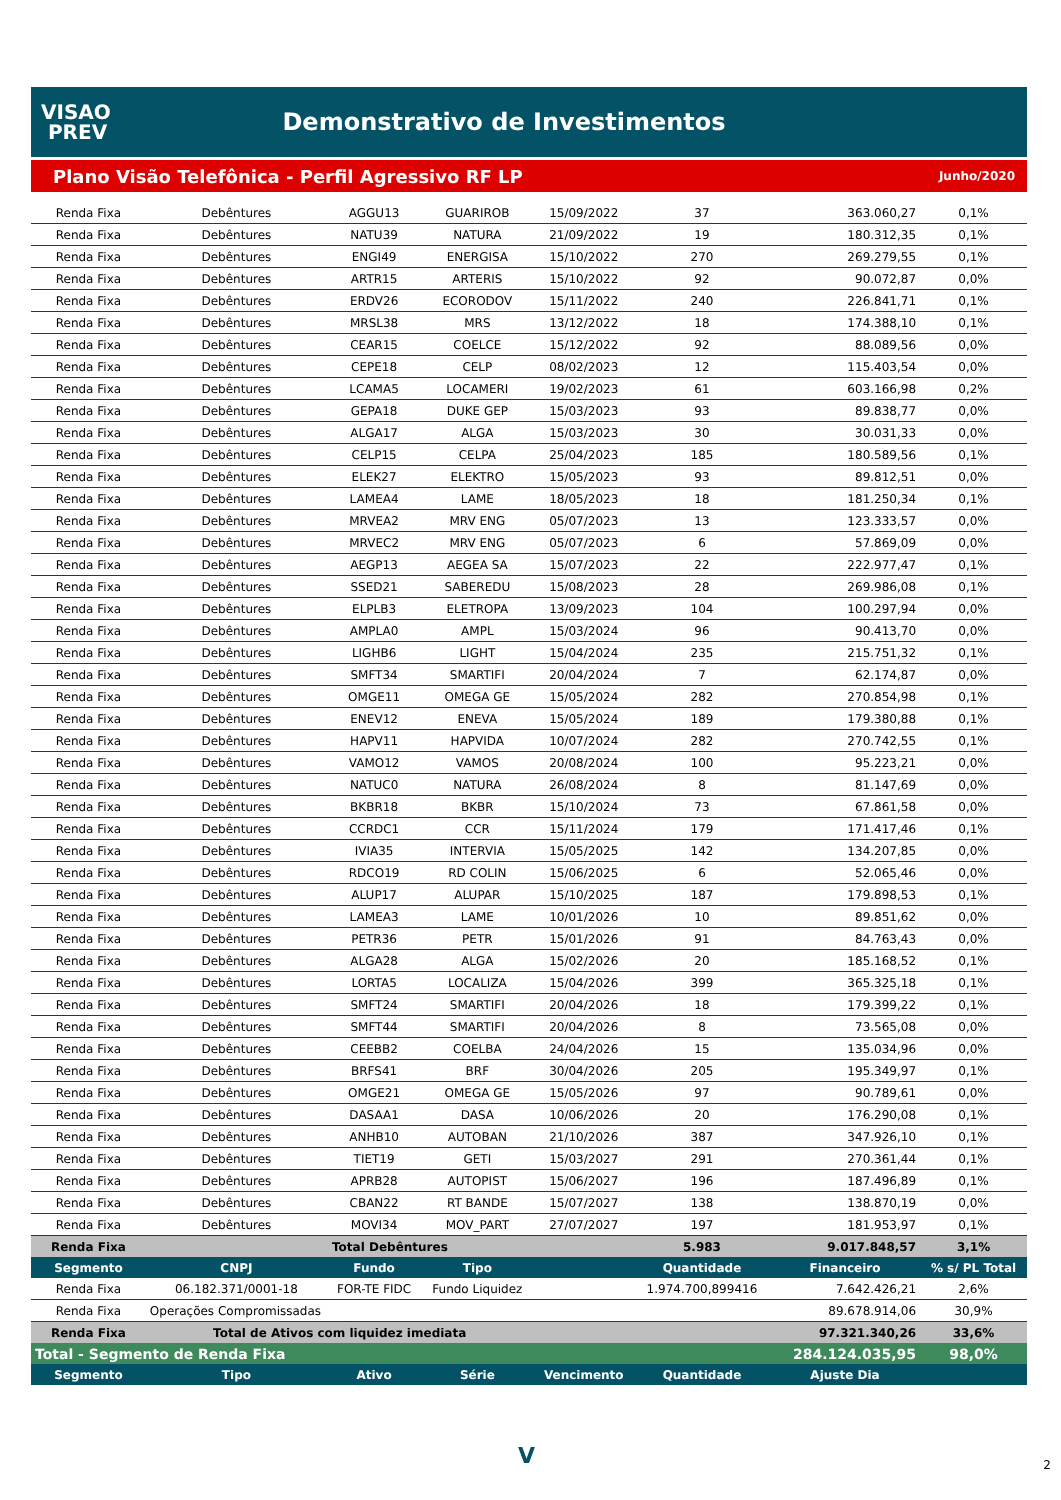VISAO
PREV
Demonstrativo de Investimentos
Plano Visão Telefônica - Perfil Agressivo RF LP Junho/2020
| Renda Fixa | Debêntures | AGGU13 | GUARIROB | 15/09/2022 | 37 | 363.060,27 | 0,1% |
| Renda Fixa | Debêntures | NATU39 | NATURA | 21/09/2022 | 19 | 180.312,35 | 0,1% |
| Renda Fixa | Debêntures | ENGI49 | ENERGISA | 15/10/2022 | 270 | 269.279,55 | 0,1% |
| Renda Fixa | Debêntures | ARTR15 | ARTERIS | 15/10/2022 | 92 | 90.072,87 | 0,0% |
| Renda Fixa | Debêntures | ERDV26 | ECORODOV | 15/11/2022 | 240 | 226.841,71 | 0,1% |
| Renda Fixa | Debêntures | MRSL38 | MRS | 13/12/2022 | 18 | 174.388,10 | 0,1% |
| Renda Fixa | Debêntures | CEAR15 | COELCE | 15/12/2022 | 92 | 88.089,56 | 0,0% |
| Renda Fixa | Debêntures | CEPE18 | CELP | 08/02/2023 | 12 | 115.403,54 | 0,0% |
| Renda Fixa | Debêntures | LCAMA5 | LOCAMERI | 19/02/2023 | 61 | 603.166,98 | 0,2% |
| Renda Fixa | Debêntures | GEPA18 | DUKE GEP | 15/03/2023 | 93 | 89.838,77 | 0,0% |
| Renda Fixa | Debêntures | ALGA17 | ALGA | 15/03/2023 | 30 | 30.031,33 | 0,0% |
| Renda Fixa | Debêntures | CELP15 | CELPA | 25/04/2023 | 185 | 180.589,56 | 0,1% |
| Renda Fixa | Debêntures | ELEK27 | ELEKTRO | 15/05/2023 | 93 | 89.812,51 | 0,0% |
| Renda Fixa | Debêntures | LAMEA4 | LAME | 18/05/2023 | 18 | 181.250,34 | 0,1% |
| Renda Fixa | Debêntures | MRVEA2 | MRV ENG | 05/07/2023 | 13 | 123.333,57 | 0,0% |
| Renda Fixa | Debêntures | MRVEC2 | MRV ENG | 05/07/2023 | 6 | 57.869,09 | 0,0% |
| Renda Fixa | Debêntures | AEGP13 | AEGEA SA | 15/07/2023 | 22 | 222.977,47 | 0,1% |
| Renda Fixa | Debêntures | SSED21 | SABEREDU | 15/08/2023 | 28 | 269.986,08 | 0,1% |
| Renda Fixa | Debêntures | ELPLB3 | ELETROPA | 13/09/2023 | 104 | 100.297,94 | 0,0% |
| Renda Fixa | Debêntures | AMPLA0 | AMPL | 15/03/2024 | 96 | 90.413,70 | 0,0% |
| Renda Fixa | Debêntures | LIGHB6 | LIGHT | 15/04/2024 | 235 | 215.751,32 | 0,1% |
| Renda Fixa | Debêntures | SMFT34 | SMARTIFI | 20/04/2024 | 7 | 62.174,87 | 0,0% |
| Renda Fixa | Debêntures | OMGE11 | OMEGA GE | 15/05/2024 | 282 | 270.854,98 | 0,1% |
| Renda Fixa | Debêntures | ENEV12 | ENEVA | 15/05/2024 | 189 | 179.380,88 | 0,1% |
| Renda Fixa | Debêntures | HAPV11 | HAPVIDA | 10/07/2024 | 282 | 270.742,55 | 0,1% |
| Renda Fixa | Debêntures | VAMO12 | VAMOS | 20/08/2024 | 100 | 95.223,21 | 0,0% |
| Renda Fixa | Debêntures | NATUC0 | NATURA | 26/08/2024 | 8 | 81.147,69 | 0,0% |
| Renda Fixa | Debêntures | BKBR18 | BKBR | 15/10/2024 | 73 | 67.861,58 | 0,0% |
| Renda Fixa | Debêntures | CCRDC1 | CCR | 15/11/2024 | 179 | 171.417,46 | 0,1% |
| Renda Fixa | Debêntures | IVIA35 | INTERVIA | 15/05/2025 | 142 | 134.207,85 | 0,0% |
| Renda Fixa | Debêntures | RDCO19 | RD COLIN | 15/06/2025 | 6 | 52.065,46 | 0,0% |
| Renda Fixa | Debêntures | ALUP17 | ALUPAR | 15/10/2025 | 187 | 179.898,53 | 0,1% |
| Renda Fixa | Debêntures | LAMEA3 | LAME | 10/01/2026 | 10 | 89.851,62 | 0,0% |
| Renda Fixa | Debêntures | PETR36 | PETR | 15/01/2026 | 91 | 84.763,43 | 0,0% |
| Renda Fixa | Debêntures | ALGA28 | ALGA | 15/02/2026 | 20 | 185.168,52 | 0,1% |
| Renda Fixa | Debêntures | LORTA5 | LOCALIZA | 15/04/2026 | 399 | 365.325,18 | 0,1% |
| Renda Fixa | Debêntures | SMFT24 | SMARTIFI | 20/04/2026 | 18 | 179.399,22 | 0,1% |
| Renda Fixa | Debêntures | SMFT44 | SMARTIFI | 20/04/2026 | 8 | 73.565,08 | 0,0% |
| Renda Fixa | Debêntures | CEEBB2 | COELBA | 24/04/2026 | 15 | 135.034,96 | 0,0% |
| Renda Fixa | Debêntures | BRFS41 | BRF | 30/04/2026 | 205 | 195.349,97 | 0,1% |
| Renda Fixa | Debêntures | OMGE21 | OMEGA GE | 15/05/2026 | 97 | 90.789,61 | 0,0% |
| Renda Fixa | Debêntures | DASAA1 | DASA | 10/06/2026 | 20 | 176.290,08 | 0,1% |
| Renda Fixa | Debêntures | ANHB10 | AUTOBAN | 21/10/2026 | 387 | 347.926,10 | 0,1% |
| Renda Fixa | Debêntures | TIET19 | GETI | 15/03/2027 | 291 | 270.361,44 | 0,1% |
| Renda Fixa | Debêntures | APRB28 | AUTOPIST | 15/06/2027 | 196 | 187.496,89 | 0,1% |
| Renda Fixa | Debêntures | CBAN22 | RT BANDE | 15/07/2027 | 138 | 138.870,19 | 0,0% |
| Renda Fixa | Debêntures | MOVI34 | MOV_PART | 27/07/2027 | 197 | 181.953,97 | 0,1% |
| Renda Fixa | Total Debêntures | | | | 5.983 | 9.017.848,57 | 3,1% |
| Segmento | CNPJ | Fundo | Tipo | | Quantidade | Financeiro | % s/ PL Total |
| Renda Fixa | 06.182.371/0001-18 | FOR-TE FIDC | Fundo Liquidez | | 1.974.700,899416 | 7.642.426,21 | 2,6% |
| Renda Fixa | Operações Compromissadas | | | | | 89.678.914,06 | 30,9% |
| Renda Fixa | Total de Ativos com liquidez imediata | | | | | 97.321.340,26 | 33,6% |
| Total - Segmento de Renda Fixa | | | | | | 284.124.035,95 | 98,0% |
| Segmento | Tipo | Ativo | Série | Vencimento | Quantidade | Ajuste Dia | |
V 2